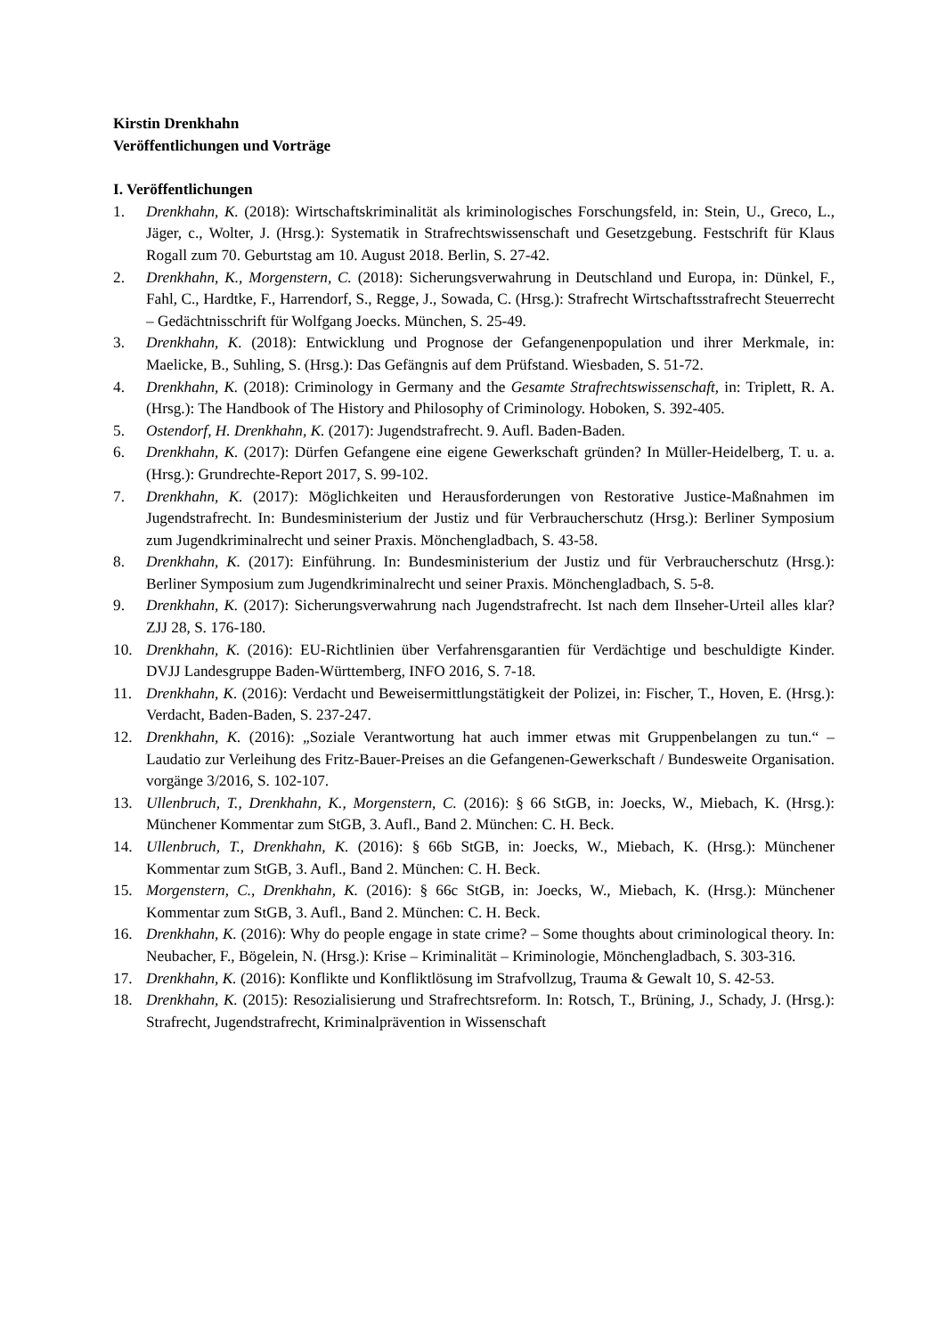Kirstin Drenkhahn
Veröffentlichungen und Vorträge
I. Veröffentlichungen
1. Drenkhahn, K. (2018): Wirtschaftskriminalität als kriminologisches Forschungsfeld, in: Stein, U., Greco, L., Jäger, c., Wolter, J. (Hrsg.): Systematik in Strafrechtswissenschaft und Gesetzgebung. Festschrift für Klaus Rogall zum 70. Geburtstag am 10. August 2018. Berlin, S. 27-42.
2. Drenkhahn, K., Morgenstern, C. (2018): Sicherungsverwahrung in Deutschland und Europa, in: Dünkel, F., Fahl, C., Hardtke, F., Harrendorf, S., Regge, J., Sowada, C. (Hrsg.): Strafrecht Wirtschaftsstrafrecht Steuerrecht – Gedächtnisschrift für Wolfgang Joecks. München, S. 25-49.
3. Drenkhahn, K. (2018): Entwicklung und Prognose der Gefangenenpopulation und ihrer Merkmale, in: Maelicke, B., Suhling, S. (Hrsg.): Das Gefängnis auf dem Prüfstand. Wiesbaden, S. 51-72.
4. Drenkhahn, K. (2018): Criminology in Germany and the Gesamte Strafrechtswissenschaft, in: Triplett, R. A. (Hrsg.): The Handbook of The History and Philosophy of Criminology. Hoboken, S. 392-405.
5. Ostendorf, H. Drenkhahn, K. (2017): Jugendstrafrecht. 9. Aufl. Baden-Baden.
6. Drenkhahn, K. (2017): Dürfen Gefangene eine eigene Gewerkschaft gründen? In Müller-Heidelberg, T. u. a. (Hrsg.): Grundrechte-Report 2017, S. 99-102.
7. Drenkhahn, K. (2017): Möglichkeiten und Herausforderungen von Restorative Justice-Maßnahmen im Jugendstrafrecht. In: Bundesministerium der Justiz und für Verbraucherschutz (Hrsg.): Berliner Symposium zum Jugendkriminalrecht und seiner Praxis. Mönchengladbach, S. 43-58.
8. Drenkhahn, K. (2017): Einführung. In: Bundesministerium der Justiz und für Verbraucherschutz (Hrsg.): Berliner Symposium zum Jugendkriminalrecht und seiner Praxis. Mönchengladbach, S. 5-8.
9. Drenkhahn, K. (2017): Sicherungsverwahrung nach Jugendstrafrecht. Ist nach dem Ilnseher-Urteil alles klar? ZJJ 28, S. 176-180.
10. Drenkhahn, K. (2016): EU-Richtlinien über Verfahrensgarantien für Verdächtige und beschuldigte Kinder. DVJJ Landesgruppe Baden-Württemberg, INFO 2016, S. 7-18.
11. Drenkhahn, K. (2016): Verdacht und Beweisermittlungstätigkeit der Polizei, in: Fischer, T., Hoven, E. (Hrsg.): Verdacht, Baden-Baden, S. 237-247.
12. Drenkhahn, K. (2016): „Soziale Verantwortung hat auch immer etwas mit Gruppenbelangen zu tun.“ – Laudatio zur Verleihung des Fritz-Bauer-Preises an die Gefangenen-Gewerkschaft / Bundesweite Organisation. vorgänge 3/2016, S. 102-107.
13. Ullenbruch, T., Drenkhahn, K., Morgenstern, C. (2016): § 66 StGB, in: Joecks, W., Miebach, K. (Hrsg.): Münchener Kommentar zum StGB, 3. Aufl., Band 2. München: C. H. Beck.
14. Ullenbruch, T., Drenkhahn, K. (2016): § 66b StGB, in: Joecks, W., Miebach, K. (Hrsg.): Münchener Kommentar zum StGB, 3. Aufl., Band 2. München: C. H. Beck.
15. Morgenstern, C., Drenkhahn, K. (2016): § 66c StGB, in: Joecks, W., Miebach, K. (Hrsg.): Münchener Kommentar zum StGB, 3. Aufl., Band 2. München: C. H. Beck.
16. Drenkhahn, K. (2016): Why do people engage in state crime? – Some thoughts about criminological theory. In: Neubacher, F., Bögelein, N. (Hrsg.): Krise – Kriminalität – Kriminologie, Mönchengladbach, S. 303-316.
17. Drenkhahn, K. (2016): Konflikte und Konfliktlösung im Strafvollzug, Trauma & Gewalt 10, S. 42-53.
18. Drenkhahn, K. (2015): Resozialisierung und Strafrechtsreform. In: Rotsch, T., Brüning, J., Schady, J. (Hrsg.): Strafrecht, Jugendstrafrecht, Kriminalprävention in Wissenschaft